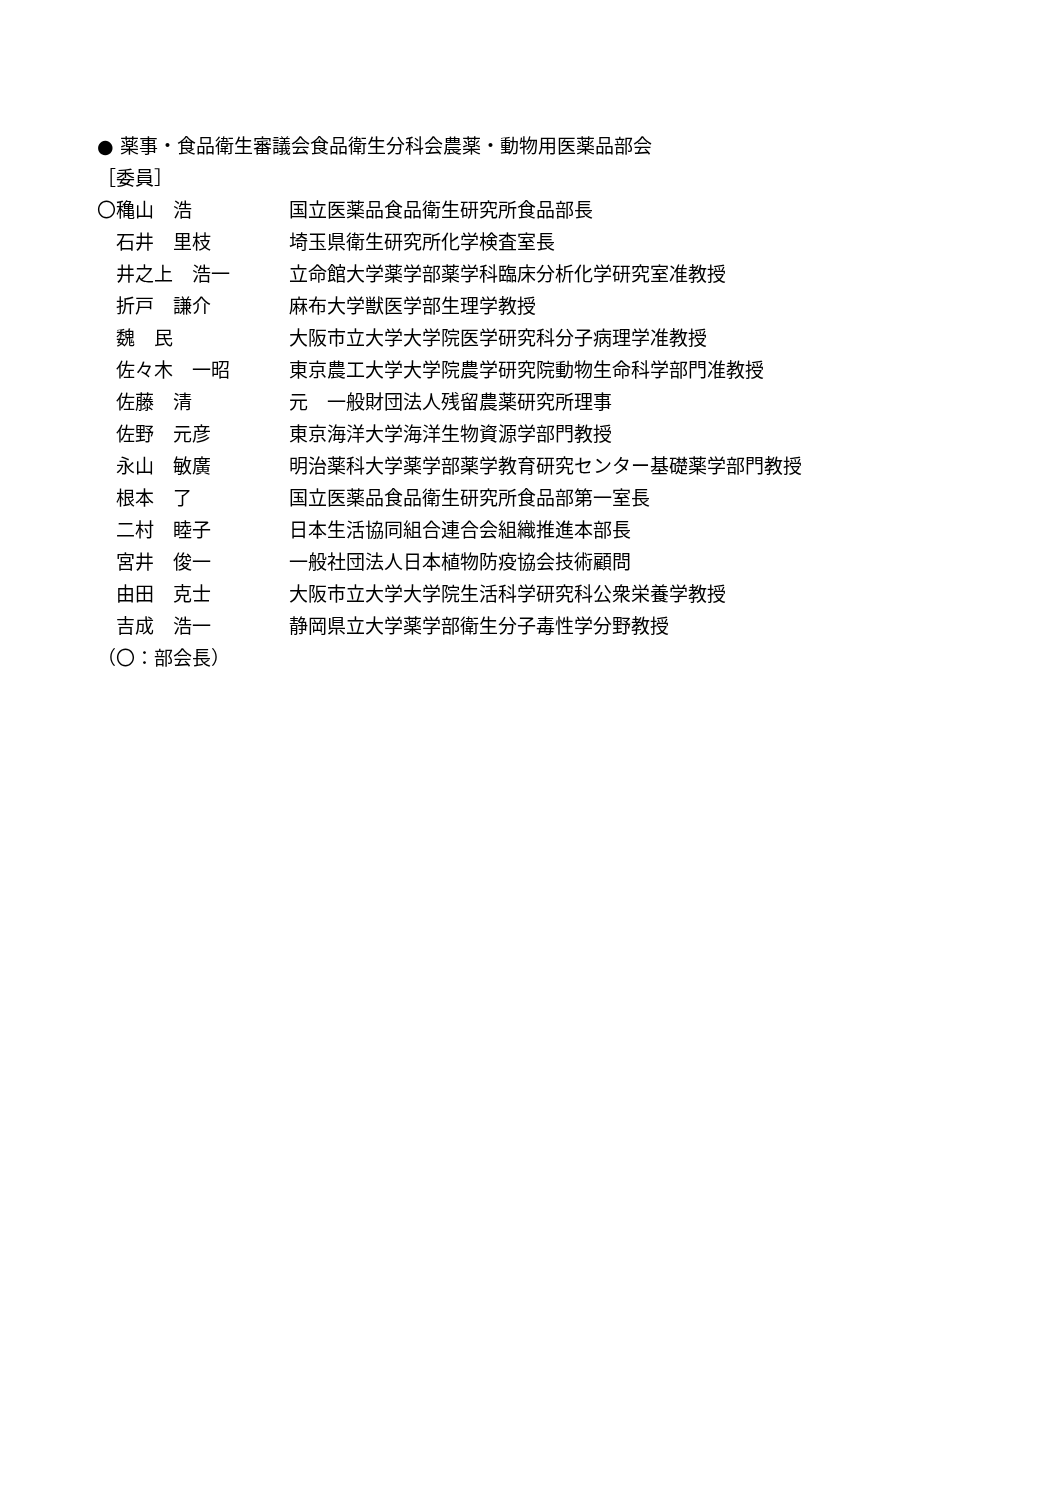● 薬事・食品衛生審議会食品衛生分科会農薬・動物用医薬品部会
［委員］
〇穐山　浩 国立医薬品食品衛生研究所食品部長
　石井　里枝 埼玉県衛生研究所化学検査室長
　井之上　浩一 立命館大学薬学部薬学科臨床分析化学研究室准教授
　折戸　謙介 麻布大学獣医学部生理学教授
　魏　民 大阪市立大学大学院医学研究科分子病理学准教授
　佐々木　一昭 東京農工大学大学院農学研究院動物生命科学部門准教授
　佐藤　清 元　一般財団法人残留農薬研究所理事
　佐野　元彦 東京海洋大学海洋生物資源学部門教授
　永山　敏廣 明治薬科大学薬学部薬学教育研究センター基礎薬学部門教授
　根本　了 国立医薬品食品衛生研究所食品部第一室長
　二村　睦子 日本生活協同組合連合会組織推進本部長
　宮井　俊一 一般社団法人日本植物防疫協会技術顧問
　由田　克士 大阪市立大学大学院生活科学研究科公衆栄養学教授
　吉成　浩一 静岡県立大学薬学部衛生分子毒性学分野教授
（〇：部会長）